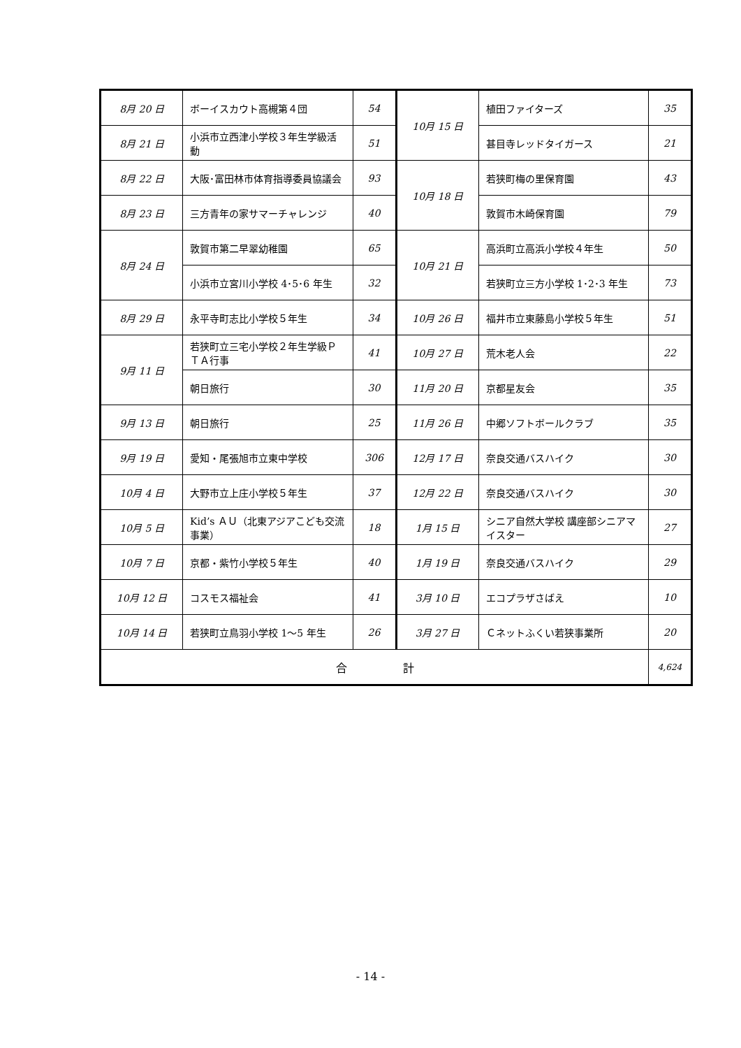| 8月 20 日 | ボーイスカウト高槻第４団 | 54 | 10月 15 日 | 植田ファイターズ | 35 |
| 8月 21 日 | 小浜市立西津小学校３年生学級活動 | 51 | | 甚目寺レッドタイガース | 21 |
| 8月 22 日 | 大阪･富田林市体育指導委員協議会 | 93 | 10月 18 日 | 若狭町梅の里保育園 | 43 |
| 8月 23 日 | 三方青年の家サマーチャレンジ | 40 | | 敦賀市木崎保育園 | 79 |
| 8月 24 日 | 敦賀市第二早翠幼稚園 | 65 | 10月 21 日 | 高浜町立高浜小学校４年生 | 50 |
| | 小浜市立宮川小学校 4･5･6 年生 | 32 | | 若狭町立三方小学校 1･2･3 年生 | 73 |
| 8月 29 日 | 永平寺町志比小学校５年生 | 34 | 10月 26 日 | 福井市立東藤島小学校５年生 | 51 |
| 9月 11 日 | 若狭町立三宅小学校２年生学級ＰＴＡ行事 | 41 | 10月 27 日 | 荒木老人会 | 22 |
| | 朝日旅行 | 30 | 11月 20 日 | 京都星友会 | 35 |
| 9月 13 日 | 朝日旅行 | 25 | 11月 26 日 | 中郷ソフトボールクラブ | 35 |
| 9月 19 日 | 愛知・尾張旭市立東中学校 | 306 | 12月 17 日 | 奈良交通バスハイク | 30 |
| 10月 4 日 | 大野市立上庄小学校５年生 | 37 | 12月 22 日 | 奈良交通バスハイク | 30 |
| 10月 5 日 | Kid’s ＡＵ（北東アジアこども交流事業） | 18 | 1月 15 日 | シニア自然大学校 講座部シニアマイスター | 27 |
| 10月 7 日 | 京都・紫竹小学校５年生 | 40 | 1月 19 日 | 奈良交通バスハイク | 29 |
| 10月 12 日 | コスモス福祉会 | 41 | 3月 10 日 | エコプラザさばえ | 10 |
| 10月 14 日 | 若狭町立鳥羽小学校 1～5 年生 | 26 | 3月 27 日 | Ｃネットふくい若狭事業所 | 20 |
| 合 計 | | | | | 4,624 |
- 14 -